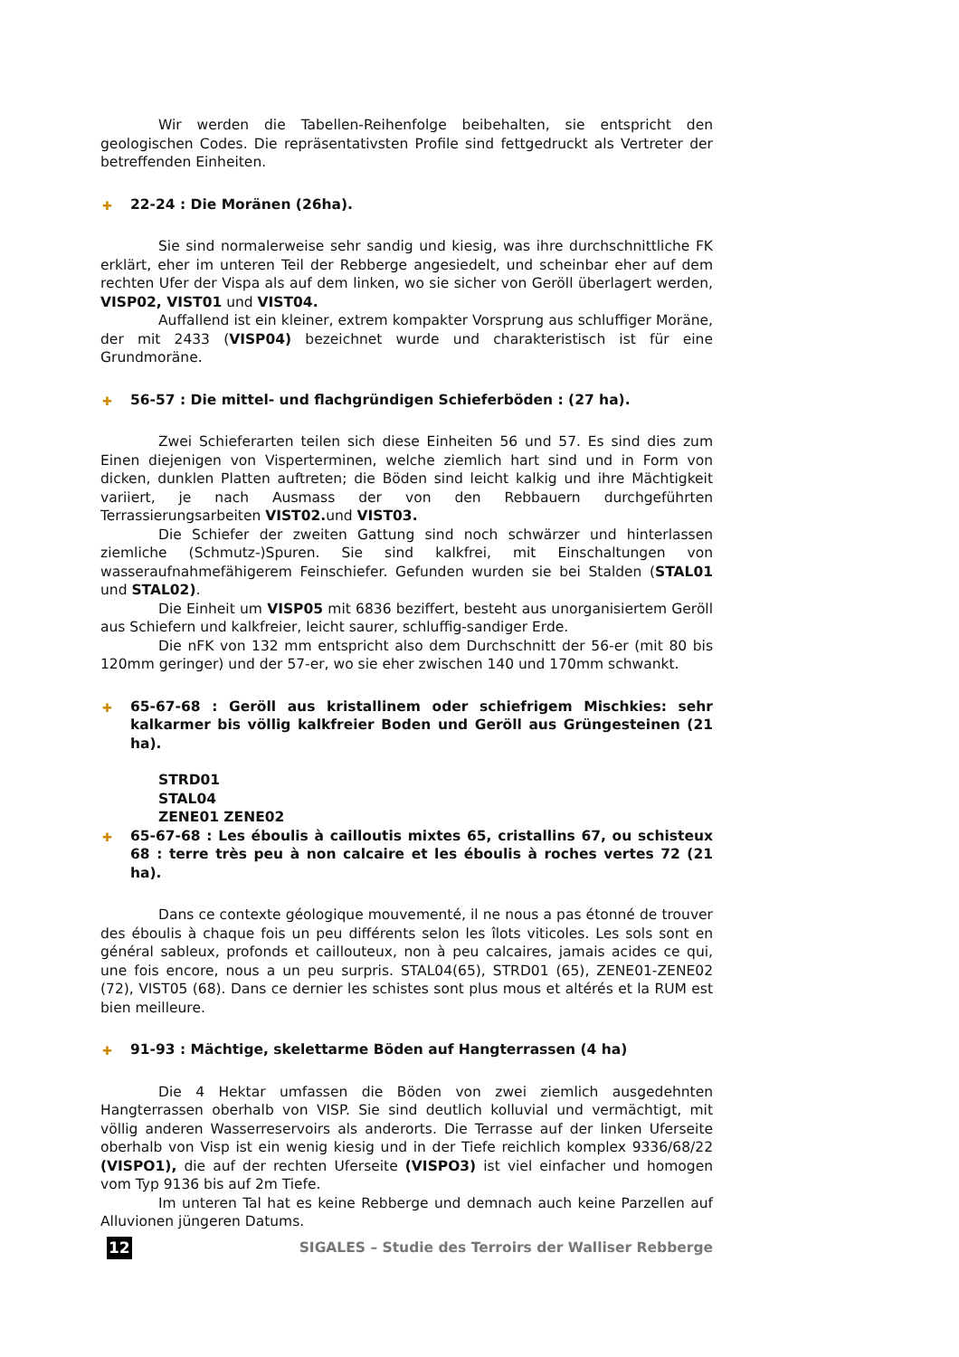Wir werden die Tabellen-Reihenfolge beibehalten, sie entspricht den geologischen Codes. Die repräsentativsten Profile sind fettgedruckt als Vertreter der betreffenden Einheiten.
✚ 22-24 : Die Moränen (26ha).
Sie sind normalerweise sehr sandig und kiesig, was ihre durchschnittliche FK erklärt, eher im unteren Teil der Rebberge angesiedelt, und scheinbar eher auf dem rechten Ufer der Vispa als auf dem linken, wo sie sicher von Geröll überlagert werden, VISP02, VIST01 und VIST04.
Auffallend ist ein kleiner, extrem kompakter Vorsprung aus schluffiger Moräne, der mit 2433 (VISP04) bezeichnet wurde und charakteristisch ist für eine Grundmoräne.
✚ 56-57 : Die mittel- und flachgründigen Schieferböden : (27 ha).
Zwei Schieferarten teilen sich diese Einheiten 56 und 57. Es sind dies zum Einen diejenigen von Visperterminen, welche ziemlich hart sind und in Form von dicken, dunklen Platten auftreten; die Böden sind leicht kalkig und ihre Mächtigkeit variiert, je nach Ausmass der von den Rebbauern durchgeführten Terrassierungsarbeiten VIST02. und VIST03.
Die Schiefer der zweiten Gattung sind noch schwärzer und hinterlassen ziemliche (Schmutz-)Spuren. Sie sind kalkfrei, mit Einschaltungen von wasseraufnahmefähigerem Feinschiefer. Gefunden wurden sie bei Stalden (STAL01 und STAL02).
Die Einheit um VISP05 mit 6836 beziffert, besteht aus unorganisiertem Geröll aus Schiefern und kalkfreier, leicht saurer, schluffig-sandiger Erde.
Die nFK von 132 mm entspricht also dem Durchschnitt der 56-er (mit 80 bis 120mm geringer) und der 57-er, wo sie eher zwischen 140 und 170mm schwankt.
✚ 65-67-68 : Geröll aus kristallinem oder schiefrigem Mischkies: sehr kalkarmer bis völlig kalkfreier Boden und Geröll aus Grüngesteinen (21 ha).
STRD01
STAL04
ZENE01 ZENE02
✚ 65-67-68 : Les éboulis à cailloutis mixtes 65, cristallins 67, ou schisteux 68 : terre très peu à non calcaire et les éboulis à roches vertes 72 (21 ha).
Dans ce contexte géologique mouvementé, il ne nous a pas étonné de trouver des éboulis à chaque fois un peu différents selon les îlots viticoles. Les sols sont en général sableux, profonds et caillouteux, non à peu calcaires, jamais acides ce qui, une fois encore, nous a un peu surpris. STAL04(65), STRD01 (65), ZENE01-ZENE02 (72), VIST05 (68). Dans ce dernier les schistes sont plus mous et altérés et la RUM est bien meilleure.
✚ 91-93 : Mächtige, skelettarme Böden auf Hangterrassen (4 ha)
Die 4 Hektar umfassen die Böden von zwei ziemlich ausgedehnten Hangterrassen oberhalb von VISP. Sie sind deutlich kolluvial und vermächtigt, mit völlig anderen Wasserreservoirs als anderorts. Die Terrasse auf der linken Uferseite oberhalb von Visp ist ein wenig kiesig und in der Tiefe reichlich komplex 9336/68/22 (VISPO1), die auf der rechten Uferseite (VISPO3) ist viel einfacher und homogen vom Typ 9136 bis auf 2m Tiefe.
Im unteren Tal hat es keine Rebberge und demnach auch keine Parzellen auf Alluvionen jüngeren Datums.
12 SIGALES – Studie des Terroirs der Walliser Rebberge